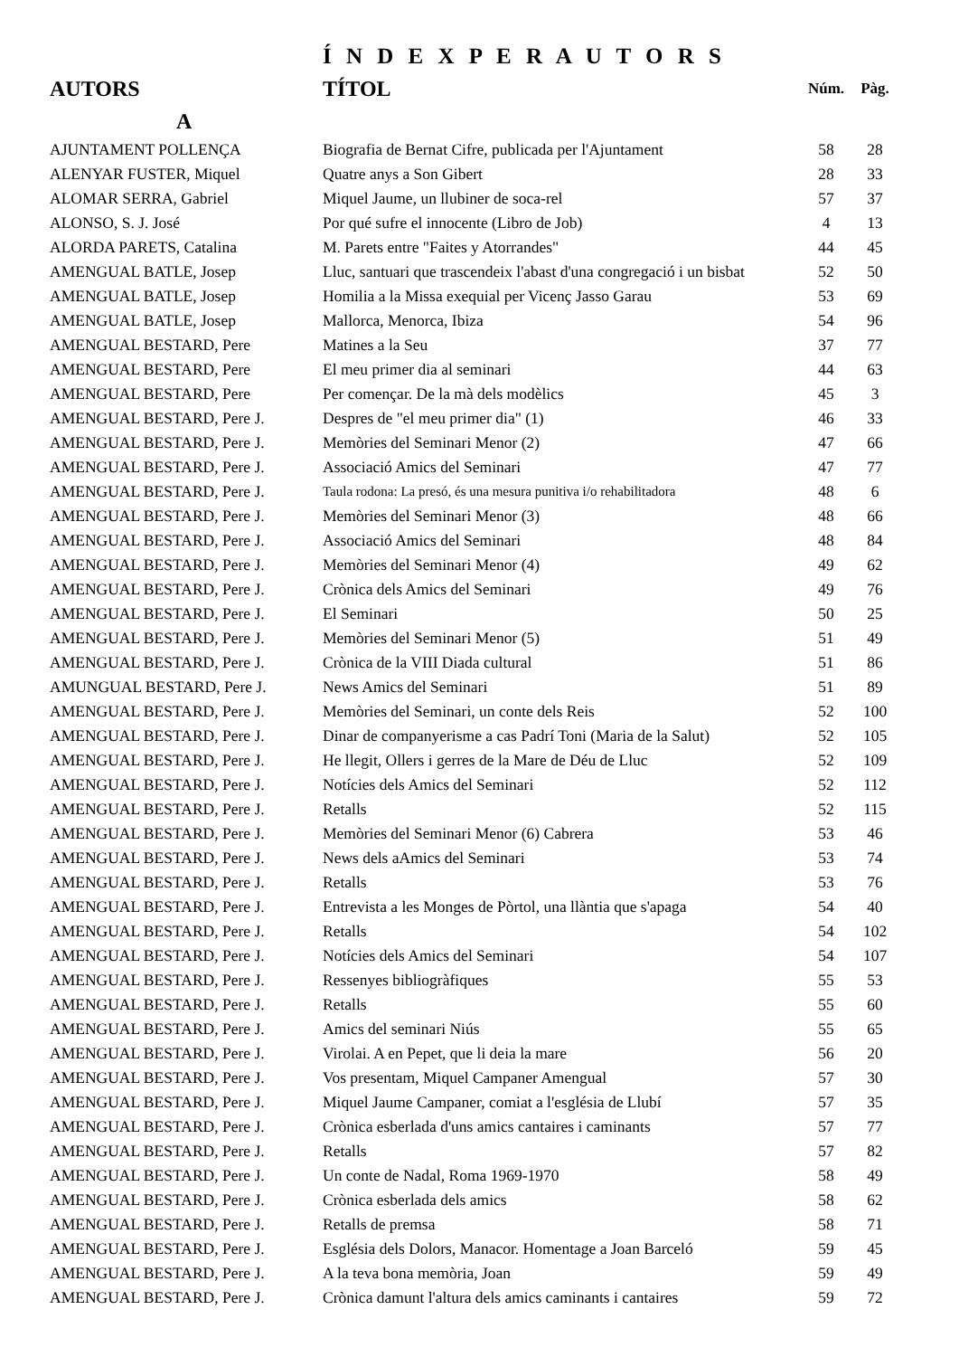Í N D E X P E R A U T O R S
| AUTORS | TÍTOL | Núm. | Pàg. |
| --- | --- | --- | --- |
| A | | | |
| AJUNTAMENT POLLENÇA | Biografia de Bernat Cifre, publicada per l'Ajuntament | 58 | 28 |
| ALENYAR FUSTER, Miquel | Quatre anys a Son Gibert | 28 | 33 |
| ALOMAR SERRA, Gabriel | Miquel Jaume, un llubiner de soca-rel | 57 | 37 |
| ALONSO, S. J. José | Por qué sufre el innocente (Libro de Job) | 4 | 13 |
| ALORDA PARETS, Catalina | M. Parets entre "Faites y Atorrandes" | 44 | 45 |
| AMENGUAL BATLE, Josep | Lluc, santuari que trascendeix l'abast d'una congregació i un bisbat | 52 | 50 |
| AMENGUAL BATLE, Josep | Homilia a la Missa exequial per Vicenç Jasso Garau | 53 | 69 |
| AMENGUAL BATLE, Josep | Mallorca, Menorca, Ibiza | 54 | 96 |
| AMENGUAL BESTARD, Pere | Matines a la Seu | 37 | 77 |
| AMENGUAL BESTARD, Pere | El meu primer dia al seminari | 44 | 63 |
| AMENGUAL BESTARD, Pere | Per començar. De la mà dels modèlics | 45 | 3 |
| AMENGUAL BESTARD, Pere J. | Despres de "el meu primer dia" (1) | 46 | 33 |
| AMENGUAL BESTARD, Pere J. | Memòries del Seminari Menor (2) | 47 | 66 |
| AMENGUAL BESTARD, Pere J. | Associació Amics del Seminari | 47 | 77 |
| AMENGUAL BESTARD, Pere J. | Taula rodona: La presó, és una mesura punitiva i/o rehabilitadora | 48 | 6 |
| AMENGUAL BESTARD, Pere J. | Memòries del Seminari Menor (3) | 48 | 66 |
| AMENGUAL BESTARD, Pere J. | Associació Amics del Seminari | 48 | 84 |
| AMENGUAL BESTARD, Pere J. | Memòries del Seminari Menor (4) | 49 | 62 |
| AMENGUAL BESTARD, Pere J. | Crònica dels Amics del Seminari | 49 | 76 |
| AMENGUAL BESTARD, Pere J. | El Seminari | 50 | 25 |
| AMENGUAL BESTARD, Pere J. | Memòries del Seminari Menor (5) | 51 | 49 |
| AMENGUAL BESTARD, Pere J. | Crònica de la VIII Diada cultural | 51 | 86 |
| AMUNGUAL BESTARD, Pere J. | News Amics del Seminari | 51 | 89 |
| AMENGUAL BESTARD, Pere J. | Memòries del Seminari, un conte dels Reis | 52 | 100 |
| AMENGUAL BESTARD, Pere J. | Dinar de companyerisme a cas Padrí Toni (Maria de la Salut) | 52 | 105 |
| AMENGUAL BESTARD, Pere J. | He llegit, Ollers i gerres de la Mare de Déu de Lluc | 52 | 109 |
| AMENGUAL BESTARD, Pere J. | Notícies dels Amics del Seminari | 52 | 112 |
| AMENGUAL BESTARD, Pere J. | Retalls | 52 | 115 |
| AMENGUAL BESTARD, Pere J. | Memòries del Seminari Menor (6) Cabrera | 53 | 46 |
| AMENGUAL BESTARD, Pere J. | News dels aAmics del Seminari | 53 | 74 |
| AMENGUAL BESTARD, Pere J. | Retalls | 53 | 76 |
| AMENGUAL BESTARD, Pere J. | Entrevista a les Monges de Pòrtol, una llàntia que s'apaga | 54 | 40 |
| AMENGUAL BESTARD, Pere J. | Retalls | 54 | 102 |
| AMENGUAL BESTARD, Pere J. | Notícies dels Amics del Seminari | 54 | 107 |
| AMENGUAL BESTARD, Pere J. | Ressenyes bibliogràfiques | 55 | 53 |
| AMENGUAL BESTARD, Pere J. | Retalls | 55 | 60 |
| AMENGUAL BESTARD, Pere J. | Amics del seminari Niús | 55 | 65 |
| AMENGUAL BESTARD, Pere J. | Virolai. A en Pepet, que li deia la mare | 56 | 20 |
| AMENGUAL BESTARD, Pere J. | Vos presentam, Miquel Campaner Amengual | 57 | 30 |
| AMENGUAL BESTARD, Pere J. | Miquel Jaume Campaner, comiat a l'església de Llubí | 57 | 35 |
| AMENGUAL BESTARD, Pere J. | Crònica esberlada d'uns amics cantaires i caminants | 57 | 77 |
| AMENGUAL BESTARD, Pere J. | Retalls | 57 | 82 |
| AMENGUAL BESTARD, Pere J. | Un conte de Nadal, Roma 1969-1970 | 58 | 49 |
| AMENGUAL BESTARD, Pere J. | Crònica esberlada dels amics | 58 | 62 |
| AMENGUAL BESTARD, Pere J. | Retalls de premsa | 58 | 71 |
| AMENGUAL BESTARD, Pere J. | Església dels Dolors, Manacor. Homentage a Joan Barceló | 59 | 45 |
| AMENGUAL BESTARD, Pere J. | A la teva bona memòria, Joan | 59 | 49 |
| AMENGUAL BESTARD, Pere J. | Crònica damunt l'altura dels amics caminants i cantaires | 59 | 72 |